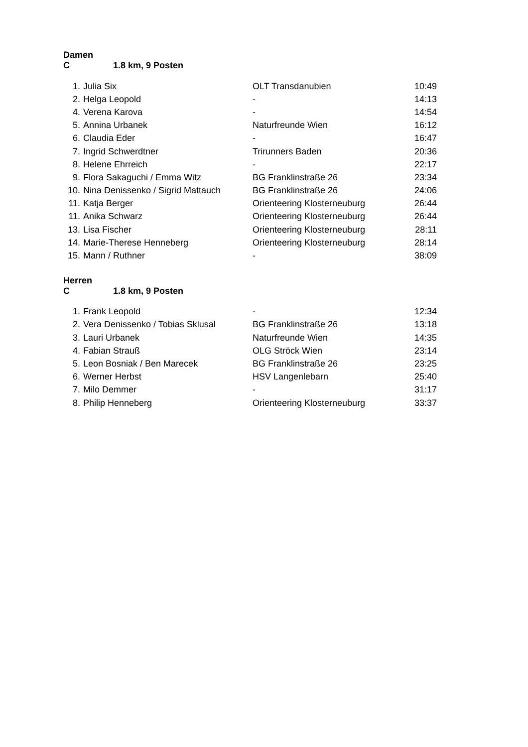Damen C 1.8 km, 9 Posten
| 1. | Julia Six | OLT Transdanubien | 10:49 |
| 2. | Helga Leopold | - | 14:13 |
| 4. | Verena Karova | - | 14:54 |
| 5. | Annina Urbanek | Naturfreunde Wien | 16:12 |
| 6. | Claudia Eder | - | 16:47 |
| 7. | Ingrid Schwerdtner | Trirunners Baden | 20:36 |
| 8. | Helene Ehrreich | - | 22:17 |
| 9. | Flora Sakaguchi / Emma Witz | BG Franklinstraße 26 | 23:34 |
| 10. | Nina Denissenko / Sigrid Mattauch | BG Franklinstraße 26 | 24:06 |
| 11. | Katja Berger | Orienteering Klosterneuburg | 26:44 |
| 11. | Anika Schwarz | Orienteering Klosterneuburg | 26:44 |
| 13. | Lisa Fischer | Orienteering Klosterneuburg | 28:11 |
| 14. | Marie-Therese Henneberg | Orienteering Klosterneuburg | 28:14 |
| 15. | Mann / Ruthner | - | 38:09 |
Herren C 1.8 km, 9 Posten
| 1. | Frank Leopold | - | 12:34 |
| 2. | Vera Denissenko / Tobias Sklusal | BG Franklinstraße 26 | 13:18 |
| 3. | Lauri Urbanek | Naturfreunde Wien | 14:35 |
| 4. | Fabian Strauß | OLG Ströck Wien | 23:14 |
| 5. | Leon Bosniak / Ben Marecek | BG Franklinstraße 26 | 23:25 |
| 6. | Werner Herbst | HSV Langenlebarn | 25:40 |
| 7. | Milo Demmer | - | 31:17 |
| 8. | Philip Henneberg | Orienteering Klosterneuburg | 33:37 |